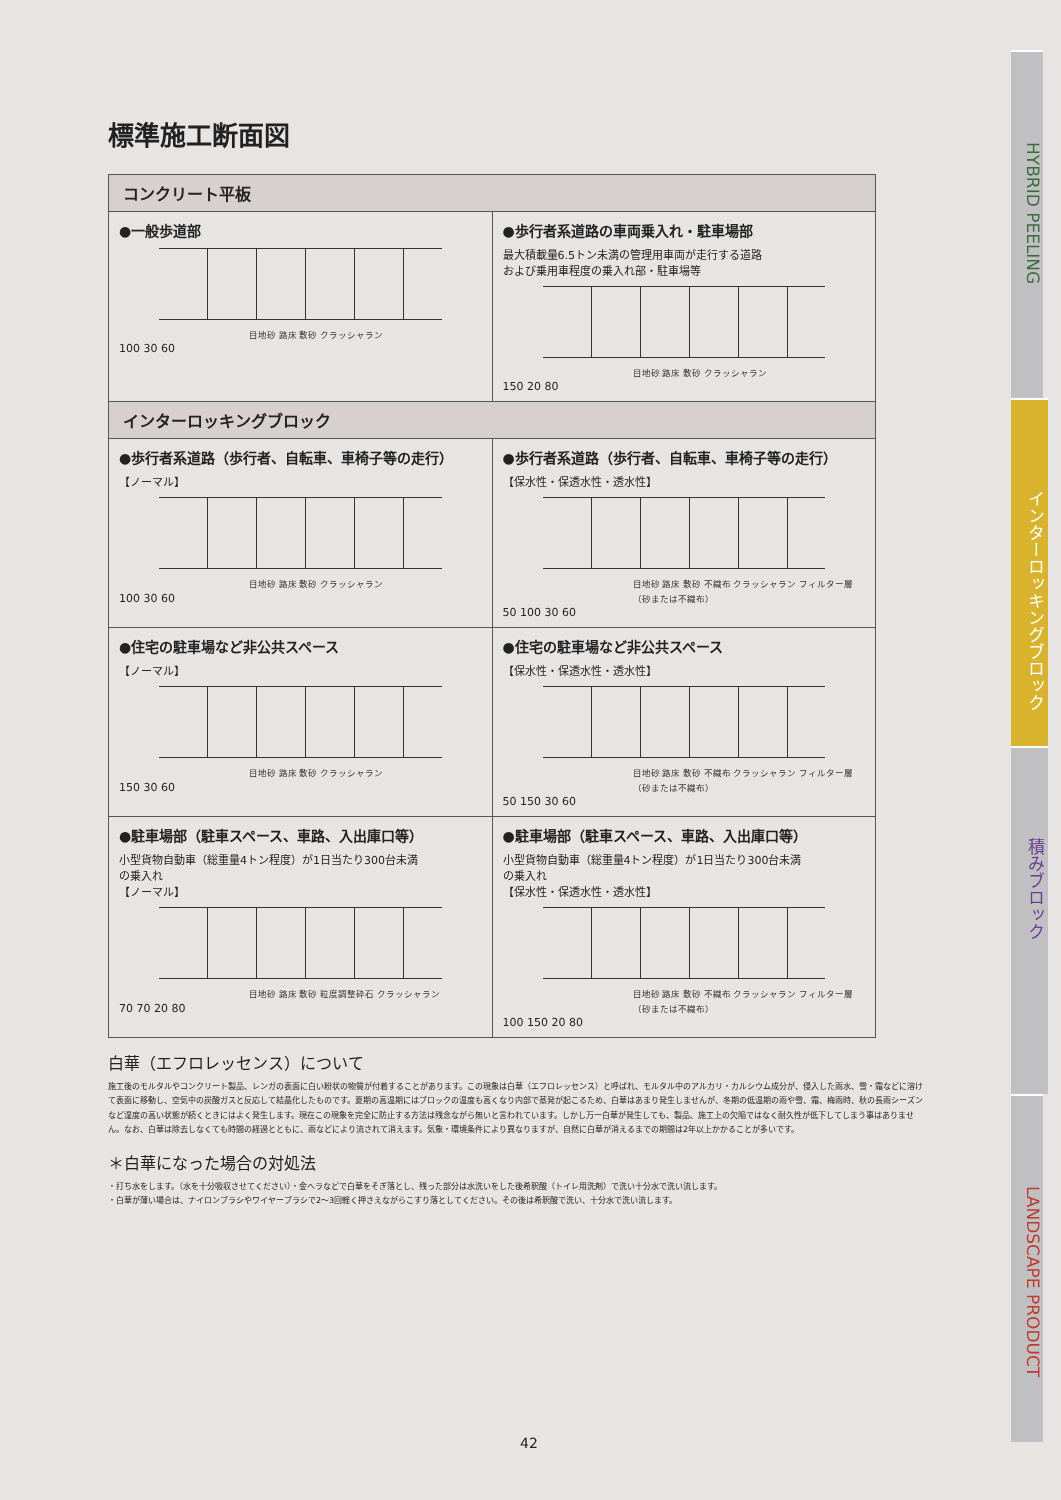標準施工断面図
| コンクリート平板 | |
| --- | --- |
| ●一般歩道部 目地砂 路床 敷砂 クラッシャラン 100 30 60 | ●歩行者系道路の車両乗入れ・駐車場部 最大積載量6.5トン未満の管理用車両が走行する道路 および乗用車程度の乗入れ部・駐車場等 目地砂 路床 敷砂 クラッシャラン 150 20 80 |
| インターロッキングブロック | |
| ●歩行者系道路（歩行者、自転車、車椅子等の走行） 【ノーマル】 目地砂 路床 敷砂 クラッシャラン 100 30 60 | ●歩行者系道路（歩行者、自転車、車椅子等の走行） 【保水性・保透水性・透水性】 目地砂 路床 敷砂 不織布 クラッシャラン フィルター層（砂または不織布） 50 100 30 60 |
| ●住宅の駐車場など非公共スペース 【ノーマル】 目地砂 路床 敷砂 クラッシャラン 150 30 60 | ●住宅の駐車場など非公共スペース 【保水性・保透水性・透水性】 目地砂 路床 敷砂 不織布 クラッシャラン フィルター層（砂または不織布） 50 150 30 60 |
| ●駐車場部（駐車スペース、車路、入出庫口等） 小型貨物自動車（総重量4トン程度）が1日当たり300台未満 の乗入れ 【ノーマル】 目地砂 路床 敷砂 粒度調整砕石 クラッシャラン 70 70 20 80 | ●駐車場部（駐車スペース、車路、入出庫口等） 小型貨物自動車（総重量4トン程度）が1日当たり300台未満 の乗入れ 【保水性・保透水性・透水性】 目地砂 路床 敷砂 不織布 クラッシャラン フィルター層（砂または不織布） 100 150 20 80 |
白華（エフロレッセンス）について
施工後のモルタルやコンクリート製品、レンガの表面に白い粉状の物質が付着することがあります。この現象は白華（エフロレッセンス）と呼ばれ、モルタル中のアルカリ・カルシウム成分が、侵入した雨水、雪・霜などに溶けて表面に移動し、空気中の炭酸ガスと反応して結晶化したものです。夏期の高温期にはブロックの温度も高くなり内部で蒸発が起こるため、白華はあまり発生しませんが、冬期の低温期の雨や雪、霜、梅雨時、秋の長雨シーズンなど湿度の高い状態が続くときにはよく発生します。現在この現象を完全に防止する方法は残念ながら無いと言われています。しかし万一白華が発生しても、製品、施工上の欠陥ではなく耐久性が低下してしまう事はありません。なお、白華は除去しなくても時間の経過とともに、雨などにより流されて消えます。気象・環境条件により異なりますが、自然に白華が消えるまでの期間は2年以上かかることが多いです。
＊白華になった場合の対処法
・打ち水をします。（水を十分吸収させてください）・金ヘラなどで白華をそぎ落とし、残った部分は水洗いをした後希釈酸（トイレ用洗剤）で洗い十分水で洗い流します。
・白華が薄い場合は、ナイロンブラシやワイヤーブラシで2〜3回軽く押さえながらこすり落としてください。その後は希釈酸で洗い、十分水で洗い流します。
HYBRID PEELING
インターロッキングブロック
積みブロック
LANDSCAPE PRODUCT
42